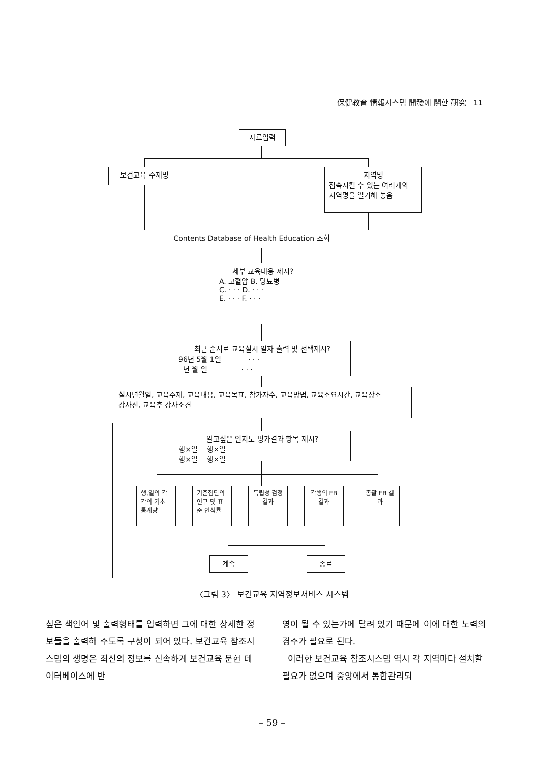保健教育 情報시스템 開發에 關한 硏究 11
자료입력
보건교육 주제명
지역명
접속시킬 수 있는 여러개의
지역명을 열거해 놓음
Contents Database of Health Education 조회
세부 교육내용 제시?
A. 고혈압 B. 당뇨병
C. · · · D. · · ·
E. · · · F. · · ·
최근 순서로 교육실시 일자 출력 및 선택제시?
96년 5월 1일 · · ·
년 월 일 · · ·
실시년월일, 교육주제, 교육내용, 교육목표, 참가자수, 교육방법, 교육소요시간, 교육장소
강사진, 교육후 강사소견
알고싶은 인지도 평가결과 항목 제시?
행×열 행×열
행×열 행×열
행,열의 각각의 기초 통계량
기준집단의 인구 및 표준 인식률
독립성 검정결과
각행의 EB 결과
총괄 EB 결과
계속 종료
〈그림 3〉 보건교육 지역정보서비스 시스템
싶은 색인어 및 출력형태를 입력하면 그에 대한 상세한 정보들을 출력해 주도록 구성이 되어 있다. 보건교육 참조시스템의 생명은 최신의 정보를 신속하게 보건교육 문헌 데이터베이스에 반
영이 될 수 있는가에 달려 있기 때문에 이에 대한 노력의 경주가 필요로 된다.
이러한 보건교육 참조시스템 역시 각 지역마다 설치할 필요가 없으며 중앙에서 통합관리되
– 59 –